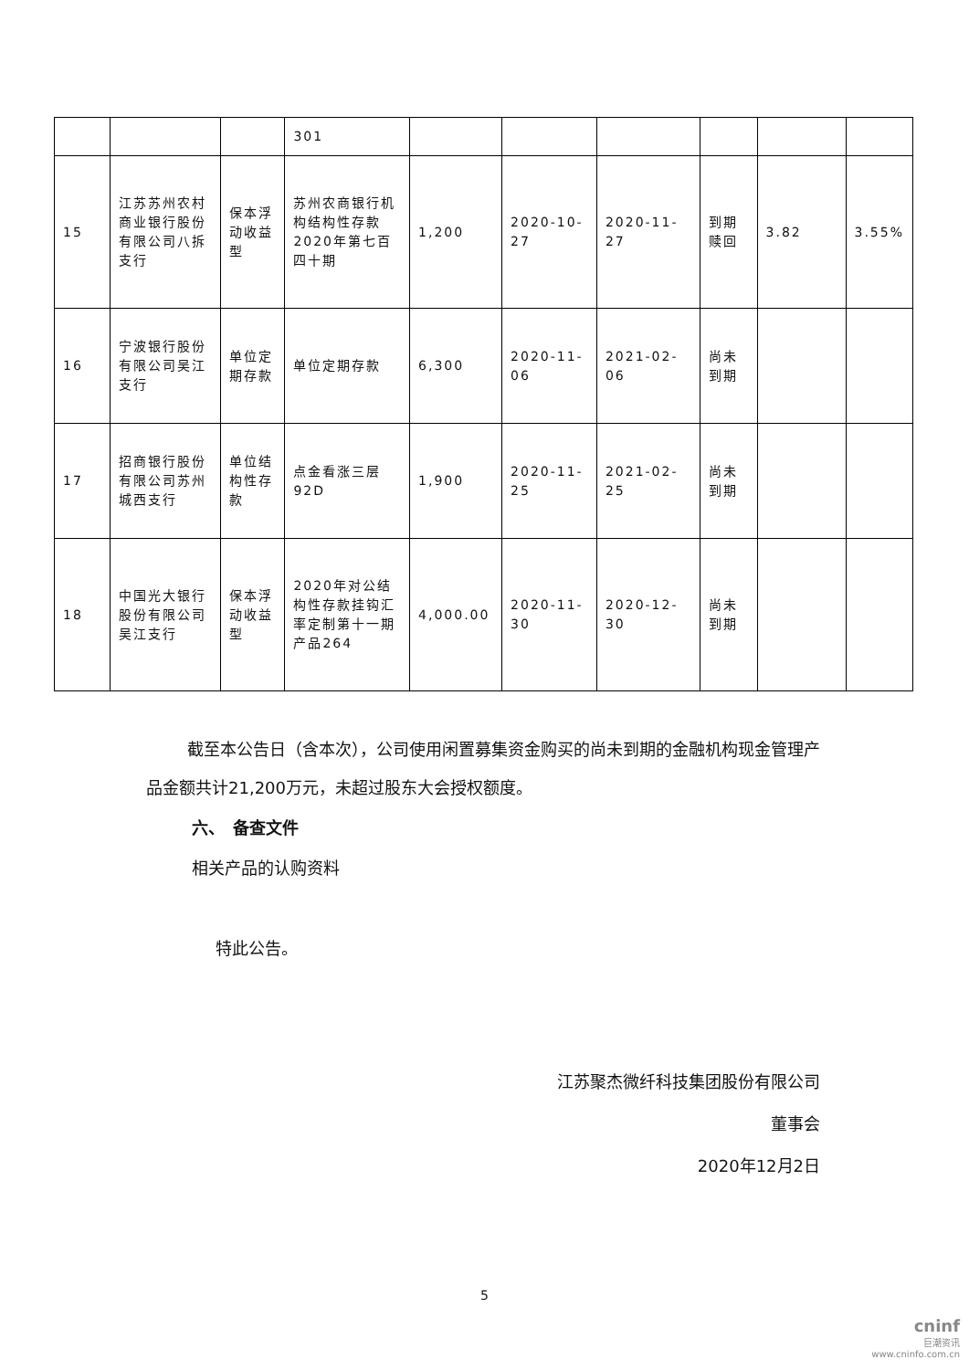| | | | 301 | | | | | | |
| 15 | 江苏苏州农村商业银行股份有限公司八拆支行 | 保本浮动收益型 | 苏州农商银行机构结构性存款2020年第七百四十期 | 1,200 | 2020-10-27 | 2020-11-27 | 到期赎回 | 3.82 | 3.55% |
| 16 | 宁波银行股份有限公司吴江支行 | 单位定期存款 | 单位定期存款 | 6,300 | 2020-11-06 | 2021-02-06 | 尚未到期 | | |
| 17 | 招商银行股份有限公司苏州城西支行 | 单位结构性存款 | 点金看涨三层92D | 1,900 | 2020-11-25 | 2021-02-25 | 尚未到期 | | |
| 18 | 中国光大银行股份有限公司吴江支行 | 保本浮动收益型 | 2020年对公结构性存款挂钩汇率定制第十一期产品264 | 4,000.00 | 2020-11-30 | 2020-12-30 | 尚未到期 | | |
截至本公告日（含本次），公司使用闲置募集资金购买的尚未到期的金融机构现金管理产品金额共计21,200万元，未超过股东大会授权额度。
六、　备查文件
相关产品的认购资料
特此公告。
江苏聚杰微纤科技集团股份有限公司
董事会
2020年12月2日
5
cninf
巨潮资讯
www.cninfo.com.cn